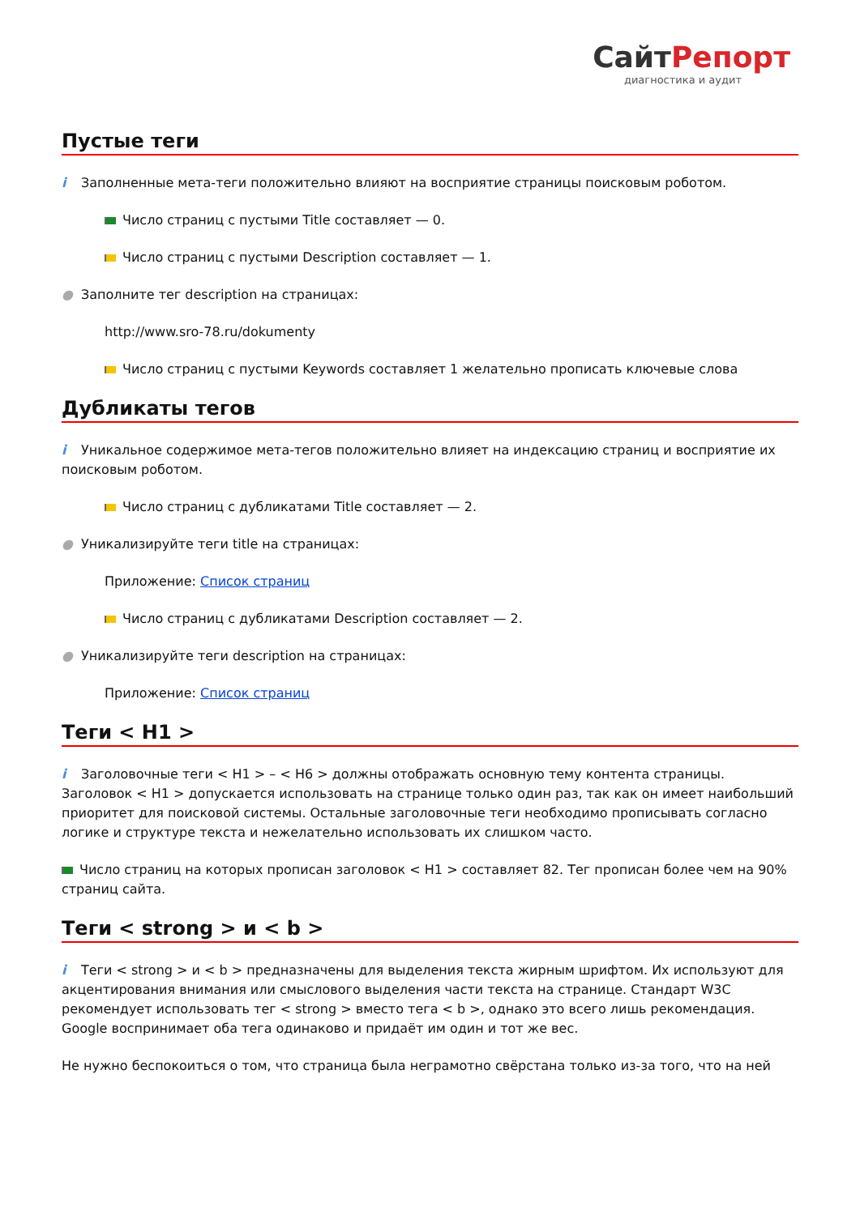СайтРепорт
диагностика и аудит
Пустые теги
i Заполненные мета-теги положительно влияют на восприятие страницы поисковым роботом.
Число страниц с пустыми Title составляет — 0.
Число страниц с пустыми Description составляет — 1.
● Заполните тег description на страницах:
http://www.sro-78.ru/dokumenty
Число страниц с пустыми Keywords составляет 1 желательно прописать ключевые слова
Дубликаты тегов
i Уникальное содержимое мета-тегов положительно влияет на индексацию страниц и восприятие их поисковым роботом.
Число страниц с дубликатами Title составляет — 2.
● Уникализируйте теги title на страницах:
Приложение: Список страниц
Число страниц с дубликатами Description составляет — 2.
● Уникализируйте теги description на страницах:
Приложение: Список страниц
Теги < H1 >
i Заголовочные теги < H1 > – < H6 > должны отображать основную тему контента страницы. Заголовок < H1 > допускается использовать на странице только один раз, так как он имеет наибольший приоритет для поисковой системы. Остальные заголовочные теги необходимо прописывать согласно логике и структуре текста и нежелательно использовать их слишком часто.
Число страниц на которых прописан заголовок < H1 > составляет 82. Тег прописан более чем на 90% страниц сайта.
Теги < strong > и < b >
i Теги < strong > и < b > предназначены для выделения текста жирным шрифтом. Их используют для акцентирования внимания или смыслового выделения части текста на странице. Стандарт W3C рекомендует использовать тег < strong > вместо тега < b >, однако это всего лишь рекомендация. Google воспринимает оба тега одинаково и придаёт им один и тот же вес.
Не нужно беспокоиться о том, что страница была неграмотно свёрстана только из-за того, что на ней